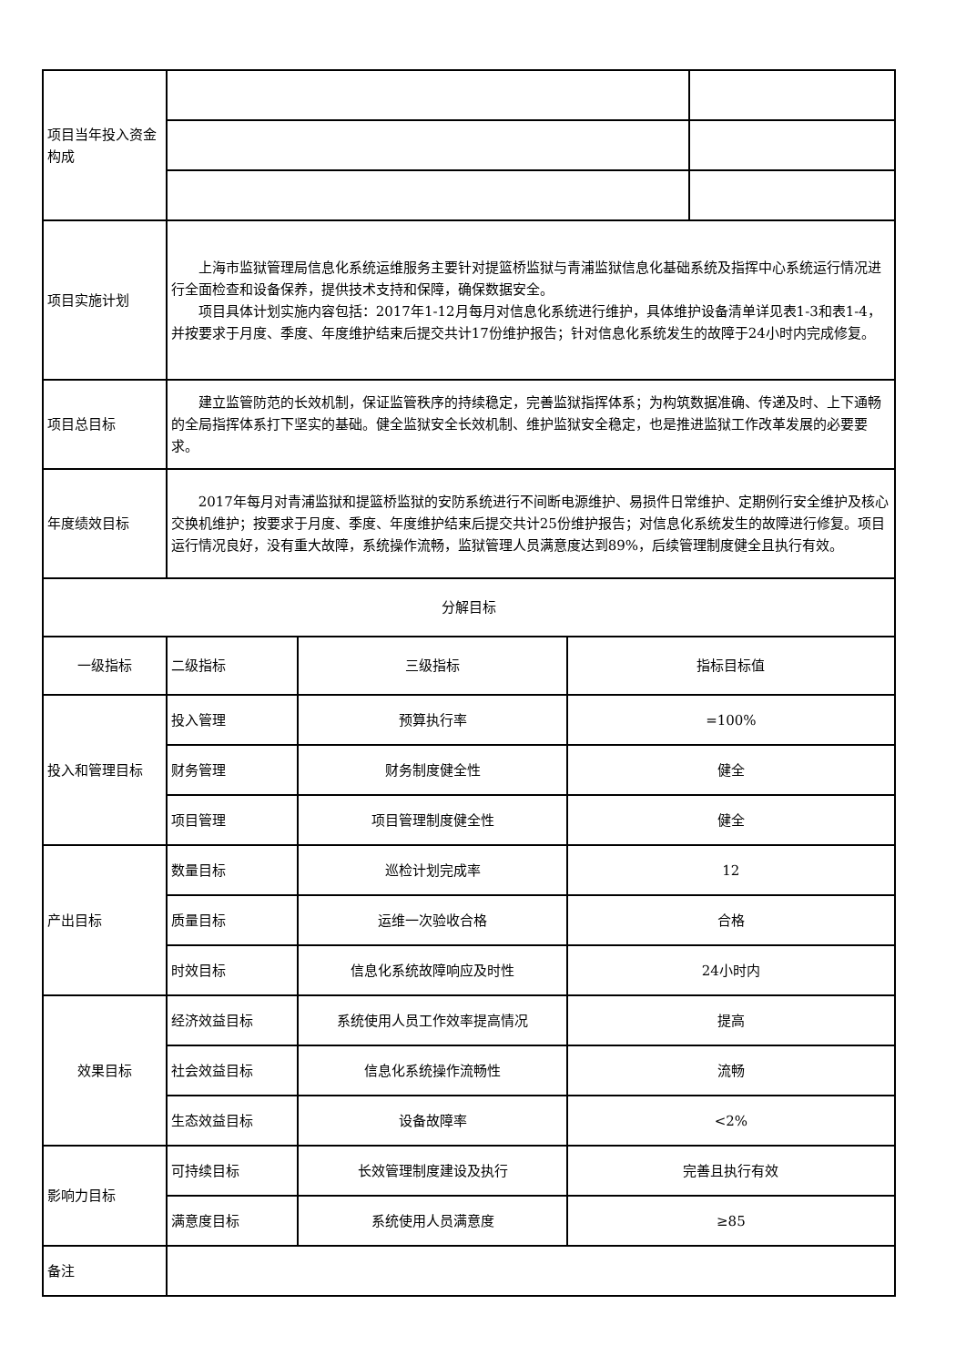| 项目当年投入资金构成 | | | | |
| 项目实施计划 | 上海市监狱管理局信息化系统运维服务主要针对提篮桥监狱与青浦监狱信息化基础系统及指挥中心系统运行情况进行全面检查和设备保养，提供技术支持和保障，确保数据安全。 项目具体计划实施内容包括：2017年1-12月每月对信息化系统进行维护，具体维护设备清单详见表1-3和表1-4，并按要求于月度、季度、年度维护结束后提交共计17份维护报告；针对信息化系统发生的故障于24小时内完成修复。 | | | |
| 项目总目标 | 建立监管防范的长效机制，保证监管秩序的持续稳定，完善监狱指挥体系；为构筑数据准确、传递及时、上下通畅的全局指挥体系打下坚实的基础。健全监狱安全长效机制、维护监狱安全稳定，也是推进监狱工作改革发展的必要要求。 | | | |
| 年度绩效目标 | 2017年每月对青浦监狱和提篮桥监狱的安防系统进行不间断电源维护、易损件日常维护、定期例行安全维护及核心交换机维护；按要求于月度、季度、年度维护结束后提交共计25份维护报告；对信息化系统发生的故障进行修复。项目运行情况良好，没有重大故障，系统操作流畅，监狱管理人员满意度达到89%，后续管理制度健全且执行有效。 | | | |
| 分解目标 | | | | |
| 一级指标 | 二级指标 | 三级指标 | 指标目标值 | |
| 投入和管理目标 | 投入管理 | 预算执行率 | =100% | |
| | 财务管理 | 财务制度健全性 | 健全 | |
| | 项目管理 | 项目管理制度健全性 | 健全 | |
| 产出目标 | 数量目标 | 巡检计划完成率 | 12 | |
| | 质量目标 | 运维一次验收合格 | 合格 | |
| | 时效目标 | 信息化系统故障响应及时性 | 24小时内 | |
| 效果目标 | 经济效益目标 | 系统使用人员工作效率提高情况 | 提高 | |
| | 社会效益目标 | 信息化系统操作流畅性 | 流畅 | |
| | 生态效益目标 | 设备故障率 | <2% | |
| 影响力目标 | 可持续目标 | 长效管理制度建设及执行 | 完善且执行有效 | |
| | 满意度目标 | 系统使用人员满意度 | ≥85 | |
| 备注 | | | | |